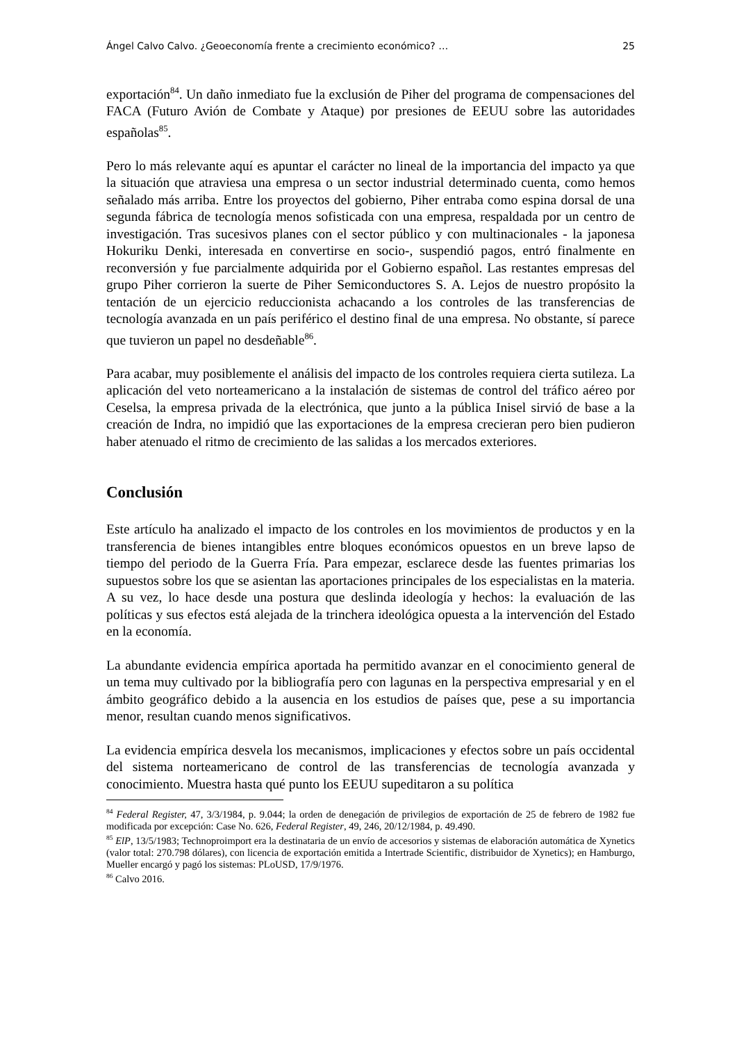Ángel Calvo Calvo. ¿Geoeconomía frente a crecimiento económico? … 25
exportación<sup>84</sup>. Un daño inmediato fue la exclusión de Piher del programa de compensaciones del FACA (Futuro Avión de Combate y Ataque) por presiones de EEUU sobre las autoridades españolas<sup>85</sup>.
Pero lo más relevante aquí es apuntar el carácter no lineal de la importancia del impacto ya que la situación que atraviesa una empresa o un sector industrial determinado cuenta, como hemos señalado más arriba. Entre los proyectos del gobierno, Piher entraba como espina dorsal de una segunda fábrica de tecnología menos sofisticada con una empresa, respaldada por un centro de investigación. Tras sucesivos planes con el sector público y con multinacionales - la japonesa Hokuriku Denki, interesada en convertirse en socio-, suspendió pagos, entró finalmente en reconversión y fue parcialmente adquirida por el Gobierno español. Las restantes empresas del grupo Piher corrieron la suerte de Piher Semiconductores S. A. Lejos de nuestro propósito la tentación de un ejercicio reduccionista achacando a los controles de las transferencias de tecnología avanzada en un país periférico el destino final de una empresa. No obstante, sí parece que tuvieron un papel no desdeñable<sup>86</sup>.
Para acabar, muy posiblemente el análisis del impacto de los controles requiera cierta sutileza. La aplicación del veto norteamericano a la instalación de sistemas de control del tráfico aéreo por Ceselsa, la empresa privada de la electrónica, que junto a la pública Inisel sirvió de base a la creación de Indra, no impidió que las exportaciones de la empresa crecieran pero bien pudieron haber atenuado el ritmo de crecimiento de las salidas a los mercados exteriores.
Conclusión
Este artículo ha analizado el impacto de los controles en los movimientos de productos y en la transferencia de bienes intangibles entre bloques económicos opuestos en un breve lapso de tiempo del periodo de la Guerra Fría. Para empezar, esclarece desde las fuentes primarias los supuestos sobre los que se asientan las aportaciones principales de los especialistas en la materia. A su vez, lo hace desde una postura que deslinda ideología y hechos: la evaluación de las políticas y sus efectos está alejada de la trinchera ideológica opuesta a la intervención del Estado en la economía.
La abundante evidencia empírica aportada ha permitido avanzar en el conocimiento general de un tema muy cultivado por la bibliografía pero con lagunas en la perspectiva empresarial y en el ámbito geográfico debido a la ausencia en los estudios de países que, pese a su importancia menor, resultan cuando menos significativos.
La evidencia empírica desvela los mecanismos, implicaciones y efectos sobre un país occidental del sistema norteamericano de control de las transferencias de tecnología avanzada y conocimiento. Muestra hasta qué punto los EEUU supeditaron a su política
<sup>84</sup> Federal Register, 47, 3/3/1984, p. 9.044; la orden de denegación de privilegios de exportación de 25 de febrero de 1982 fue modificada por excepción: Case No. 626, Federal Register, 49, 246, 20/12/1984, p. 49.490.
<sup>85</sup> ElP, 13/5/1983; Technoproimport era la destinataria de un envío de accesorios y sistemas de elaboración automática de Xynetics (valor total: 270.798 dólares), con licencia de exportación emitida a Intertrade Scientific, distribuidor de Xynetics); en Hamburgo, Mueller encargó y pagó los sistemas: PLoUSD, 17/9/1976.
<sup>86</sup> Calvo 2016.